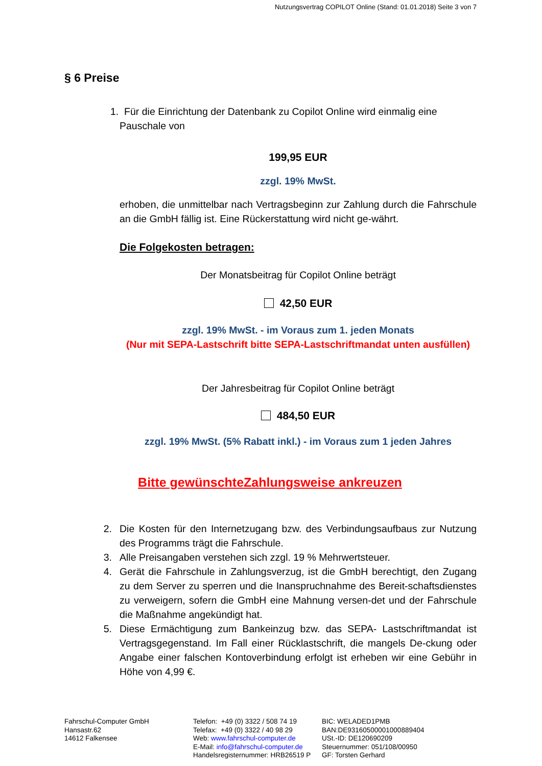Nutzungsvertrag COPILOT Online (Stand: 01.01.2018) Seite 3 von 7
§ 6 Preise
1. Für die Einrichtung der Datenbank zu Copilot Online wird einmalig eine
Pauschale von
199,95 EUR
zzgl. 19% MwSt.
erhoben, die unmittelbar nach Vertragsbeginn zur Zahlung durch die Fahrschule an die GmbH fällig ist. Eine Rückerstattung wird nicht ge-währt.
Die Folgekosten betragen:
Der Monatsbeitrag für Copilot Online beträgt
42,50 EUR
zzgl. 19% MwSt. - im Voraus zum 1. jeden Monats
(Nur mit SEPA-Lastschrift bitte SEPA-Lastschriftmandat unten ausfüllen)
Der Jahresbeitrag für Copilot Online beträgt
484,50 EUR
zzgl. 19% MwSt. (5% Rabatt inkl.) - im Voraus zum 1 jeden Jahres
Bitte gewünschteZahlungsweise ankreuzen
2. Die Kosten für den Internetzugang bzw. des Verbindungsaufbaus zur Nutzung des Programms trägt die Fahrschule.
3. Alle Preisangaben verstehen sich zzgl. 19 % Mehrwertsteuer.
4. Gerät die Fahrschule in Zahlungsverzug, ist die GmbH berechtigt, den Zugang zu dem Server zu sperren und die Inanspruchnahme des Bereit-schaftsdienstes zu verweigern, sofern die GmbH eine Mahnung versen-det und der Fahrschule die Maßnahme angekündigt hat.
5. Diese Ermächtigung zum Bankeinzug bzw. das SEPA- Lastschriftmandat ist Vertragsgegenstand. Im Fall einer Rücklastschrift, die mangels De-ckung oder Angabe einer falschen Kontoverbindung erfolgt ist erheben wir eine Gebühr in Höhe von 4,99 €.
Fahrschul-Computer GmbH
Hansastr.62
14612 Falkensee
Telefon: +49 (0) 3322 / 508 74 19
Telefax: +49 (0) 3322 / 40 98 29
Web: www.fahrschul-computer.de
E-Mail: info@fahrschul-computer.de
Handelsregisternummer: HRB26519 P
BIC: WELADED1PMB
BAN:DE93160500001000889404
USt.-ID: DE120690209
Steuernummer: 051/108/00950
GF: Torsten Gerhard